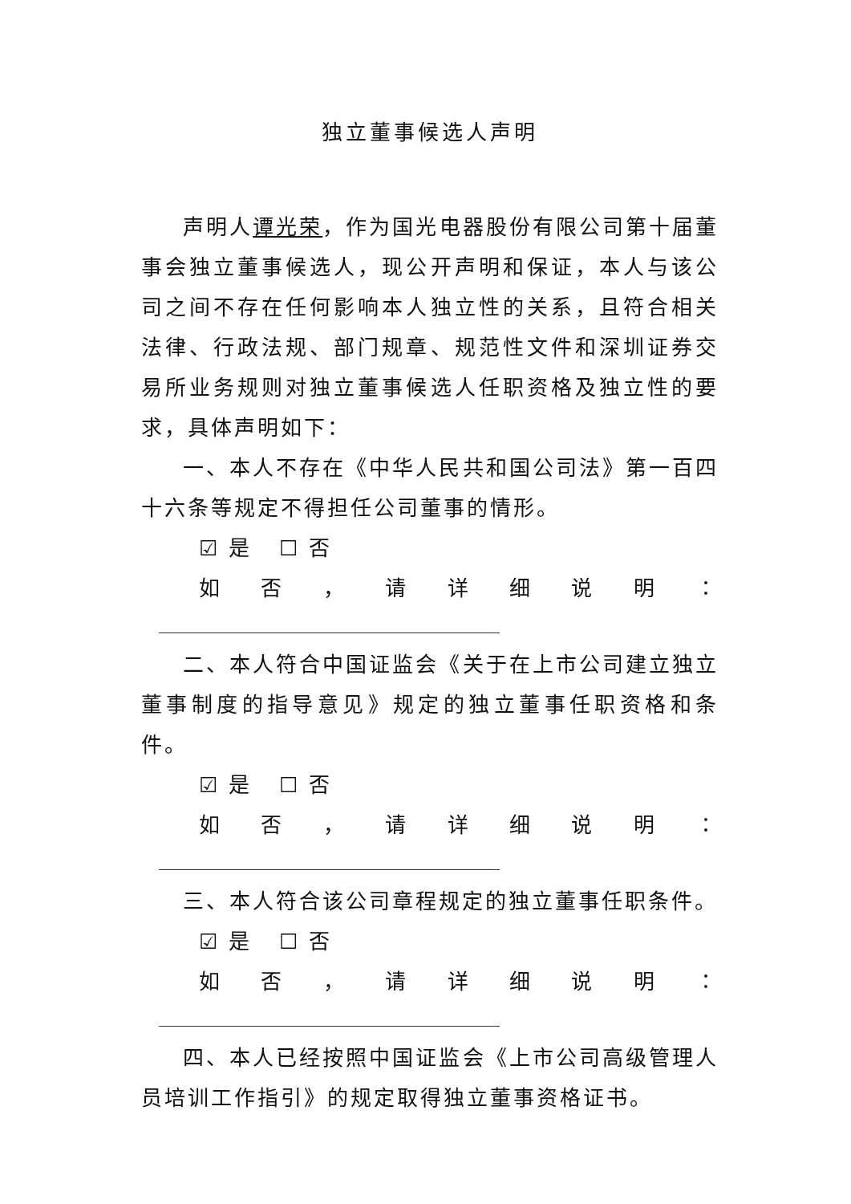独立董事候选人声明
声明人谭光荣，作为国光电器股份有限公司第十届董事会独立董事候选人，现公开声明和保证，本人与该公司之间不存在任何影响本人独立性的关系，且符合相关法律、行政法规、部门规章、规范性文件和深圳证券交易所业务规则对独立董事候选人任职资格及独立性的要求，具体声明如下：
一、本人不存在《中华人民共和国公司法》第一百四十六条等规定不得担任公司董事的情形。
☑ 是 ☐ 否
如否 ， 请详细说明 ：
二、本人符合中国证监会《关于在上市公司建立独立董事制度的指导意见》规定的独立董事任职资格和条件。
☑ 是 ☐ 否
如否 ， 请详细说明 ：
三、本人符合该公司章程规定的独立董事任职条件。
☑ 是 ☐ 否
如否 ， 请详细说明 ：
四、本人已经按照中国证监会《上市公司高级管理人员培训工作指引》的规定取得独立董事资格证书。